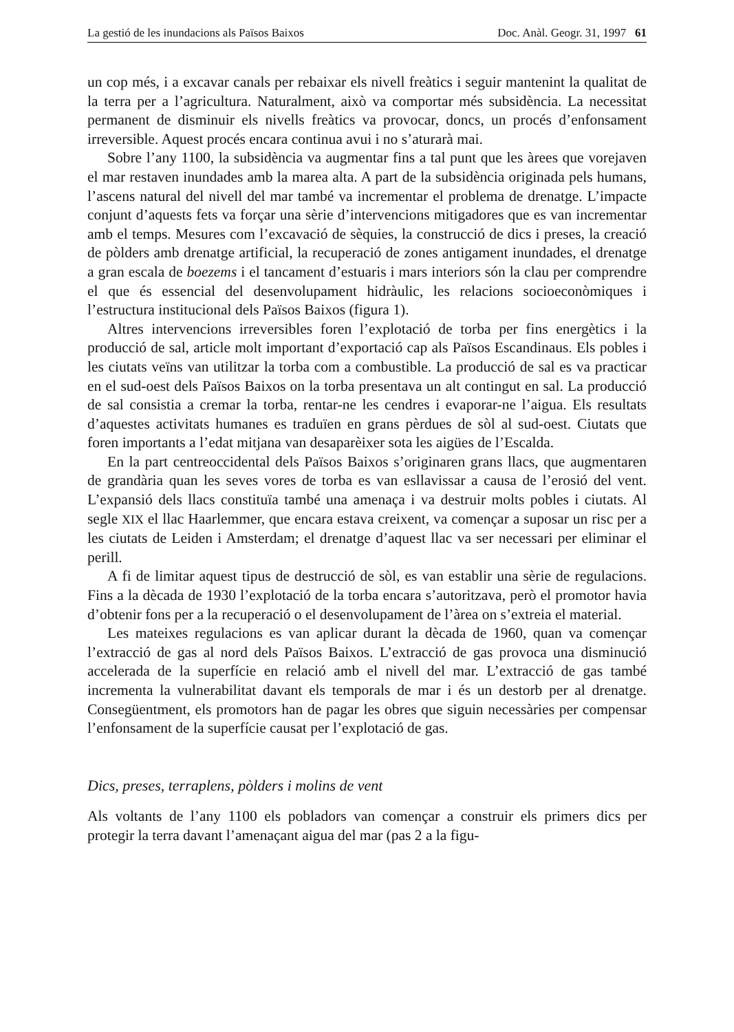La gestió de les inundacions als Països Baixos Doc. Anàl. Geogr. 31, 1997 61
un cop més, i a excavar canals per rebaixar els nivell freàtics i seguir mantenint la qualitat de la terra per a l’agricultura. Naturalment, això va comportar més subsidència. La necessitat permanent de disminuir els nivells freàtics va provocar, doncs, un procés d’enfonsament irreversible. Aquest procés encara continua avui i no s’aturarà mai.
Sobre l’any 1100, la subsidència va augmentar fins a tal punt que les àrees que vorejaven el mar restaven inundades amb la marea alta. A part de la subsidència originada pels humans, l’ascens natural del nivell del mar també va incrementar el problema de drenatge. L’impacte conjunt d’aquests fets va forçar una sèrie d’intervencions mitigadores que es van incrementar amb el temps. Mesures com l’excavació de sèquies, la construcció de dics i preses, la creació de pòlders amb drenatge artificial, la recuperació de zones antigament inundades, el drenatge a gran escala de boezems i el tancament d’estuaris i mars interiors són la clau per comprendre el que és essencial del desenvolupament hidràulic, les relacions socioeconòmiques i l’estructura institucional dels Països Baixos (figura 1).
Altres intervencions irreversibles foren l’explotació de torba per fins energètics i la producció de sal, article molt important d’exportació cap als Països Escandinaus. Els pobles i les ciutats veïns van utilitzar la torba com a combustible. La producció de sal es va practicar en el sud-oest dels Països Baixos on la torba presentava un alt contingut en sal. La producció de sal consistia a cremar la torba, rentar-ne les cendres i evaporar-ne l’aigua. Els resultats d’aquestes activitats humanes es traduïen en grans pèrdues de sòl al sud-oest. Ciutats que foren importants a l’edat mitjana van desaparèixer sota les aigües de l’Escalda.
En la part centreoccidental dels Països Baixos s’originaren grans llacs, que augmentaren de grandària quan les seves vores de torba es van esllavissar a causa de l’erosió del vent. L’expansió dels llacs constituïa també una amenaça i va destruir molts pobles i ciutats. Al segle XIX el llac Haarlemmer, que encara estava creixent, va començar a suposar un risc per a les ciutats de Leiden i Amsterdam; el drenatge d’aquest llac va ser necessari per eliminar el perill.
A fi de limitar aquest tipus de destrucció de sòl, es van establir una sèrie de regulacions. Fins a la dècada de 1930 l’explotació de la torba encara s’autoritzava, però el promotor havia d’obtenir fons per a la recuperació o el desenvolupament de l’àrea on s’extreia el material.
Les mateixes regulacions es van aplicar durant la dècada de 1960, quan va començar l’extracció de gas al nord dels Països Baixos. L’extracció de gas provoca una disminució accelerada de la superfície en relació amb el nivell del mar. L’extracció de gas també incrementa la vulnerabilitat davant els temporals de mar i és un destorb per al drenatge. Consegüentment, els promotors han de pagar les obres que siguin necessàries per compensar l’enfonsament de la superfície causat per l’explotació de gas.
Dics, preses, terraplens, pòlders i molins de vent
Als voltants de l’any 1100 els pobladors van començar a construir els primers dics per protegir la terra davant l’amenaçant aigua del mar (pas 2 a la figu-